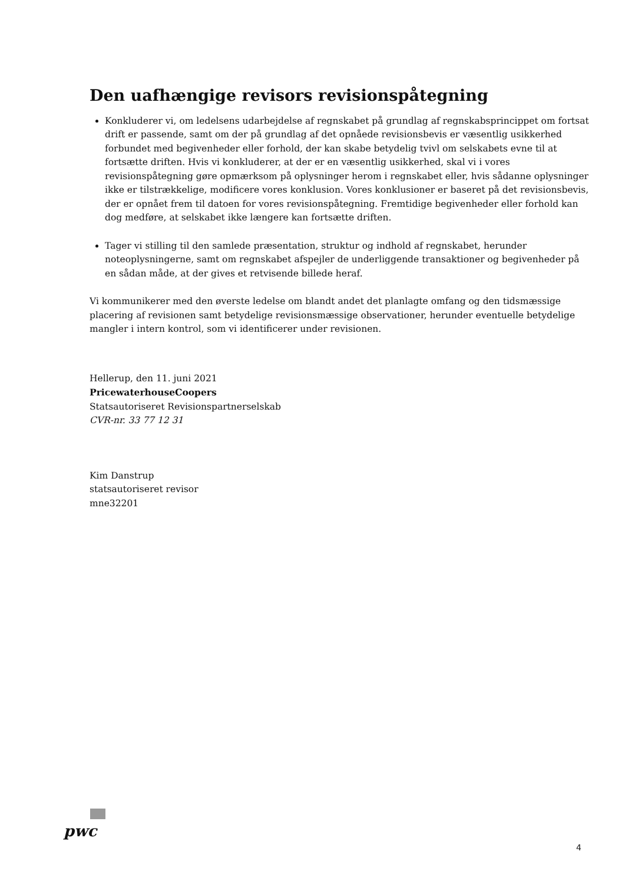Den uafhængige revisors revisionspåtegning
Konkluderer vi, om ledelsens udarbejdelse af regnskabet på grundlag af regnskabsprincippet om fortsat drift er passende, samt om der på grundlag af det opnåede revisionsbevis er væsentlig usikkerhed forbundet med begivenheder eller forhold, der kan skabe betydelig tvivl om selskabets evne til at fortsætte driften. Hvis vi konkluderer, at der er en væsentlig usikkerhed, skal vi i vores revisionspåtegning gøre opmærksom på oplysninger herom i regnskabet eller, hvis sådanne oplysninger ikke er tilstrækkelige, modificere vores konklusion. Vores konklusioner er baseret på det revisionsbevis, der er opnået frem til datoen for vores revisionspåtegning. Fremtidige begivenheder eller forhold kan dog medføre, at selskabet ikke længere kan fortsætte driften.
Tager vi stilling til den samlede præsentation, struktur og indhold af regnskabet, herunder noteoplysningerne, samt om regnskabet afspejler de underliggende transaktioner og begivenheder på en sådan måde, at der gives et retvisende billede heraf.
Vi kommunikerer med den øverste ledelse om blandt andet det planlagte omfang og den tidsmæssige placering af revisionen samt betydelige revisionsmæssige observationer, herunder eventuelle betydelige mangler i intern kontrol, som vi identificerer under revisionen.
Hellerup, den 11. juni 2021
PricewaterhouseCoopers
Statsautoriseret Revisionspartnerselskab
CVR-nr. 33 77 12 31
Kim Danstrup
statsautoriseret revisor
mne32201
pwc
4